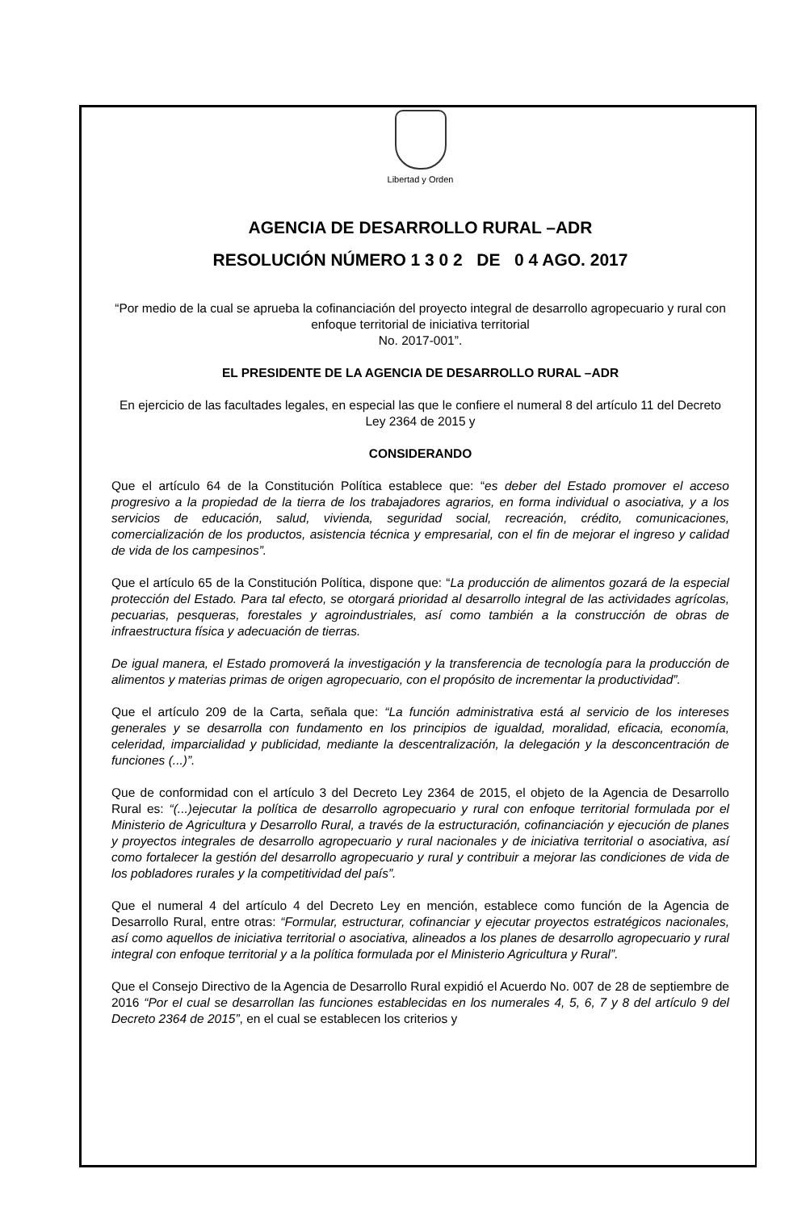Libertad y Orden
AGENCIA DE DESARROLLO RURAL –ADR
RESOLUCIÓN NÚMERO 1 3 0 2 DE 0 4 AGO. 2017
“Por medio de la cual se aprueba la cofinanciación del proyecto integral de desarrollo agropecuario y rural con enfoque territorial de iniciativa territorial
No. 2017-001”.
EL PRESIDENTE DE LA AGENCIA DE DESARROLLO RURAL –ADR
En ejercicio de las facultades legales, en especial las que le confiere el numeral 8 del artículo 11 del Decreto Ley 2364 de 2015 y
CONSIDERANDO
Que el artículo 64 de la Constitución Política establece que: “es deber del Estado promover el acceso progresivo a la propiedad de la tierra de los trabajadores agrarios, en forma individual o asociativa, y a los servicios de educación, salud, vivienda, seguridad social, recreación, crédito, comunicaciones, comercialización de los productos, asistencia técnica y empresarial, con el fin de mejorar el ingreso y calidad de vida de los campesinos”.
Que el artículo 65 de la Constitución Política, dispone que: “La producción de alimentos gozará de la especial protección del Estado. Para tal efecto, se otorgará prioridad al desarrollo integral de las actividades agrícolas, pecuarias, pesqueras, forestales y agroindustriales, así como también a la construcción de obras de infraestructura física y adecuación de tierras.
De igual manera, el Estado promoverá la investigación y la transferencia de tecnología para la producción de alimentos y materias primas de origen agropecuario, con el propósito de incrementar la productividad”.
Que el artículo 209 de la Carta, señala que: “La función administrativa está al servicio de los intereses generales y se desarrolla con fundamento en los principios de igualdad, moralidad, eficacia, economía, celeridad, imparcialidad y publicidad, mediante la descentralización, la delegación y la desconcentración de funciones (...)”.
Que de conformidad con el artículo 3 del Decreto Ley 2364 de 2015, el objeto de la Agencia de Desarrollo Rural es: “(...)ejecutar la política de desarrollo agropecuario y rural con enfoque territorial formulada por el Ministerio de Agricultura y Desarrollo Rural, a través de la estructuración, cofinanciación y ejecución de planes y proyectos integrales de desarrollo agropecuario y rural nacionales y de iniciativa territorial o asociativa, así como fortalecer la gestión del desarrollo agropecuario y rural y contribuir a mejorar las condiciones de vida de los pobladores rurales y la competitividad del país”.
Que el numeral 4 del artículo 4 del Decreto Ley en mención, establece como función de la Agencia de Desarrollo Rural, entre otras: “Formular, estructurar, cofinanciar y ejecutar proyectos estratégicos nacionales, así como aquellos de iniciativa territorial o asociativa, alineados a los planes de desarrollo agropecuario y rural integral con enfoque territorial y a la política formulada por el Ministerio Agricultura y Rural”.
Que el Consejo Directivo de la Agencia de Desarrollo Rural expidió el Acuerdo No. 007 de 28 de septiembre de 2016 “Por el cual se desarrollan las funciones establecidas en los numerales 4, 5, 6, 7 y 8 del artículo 9 del Decreto 2364 de 2015”, en el cual se establecen los criterios y